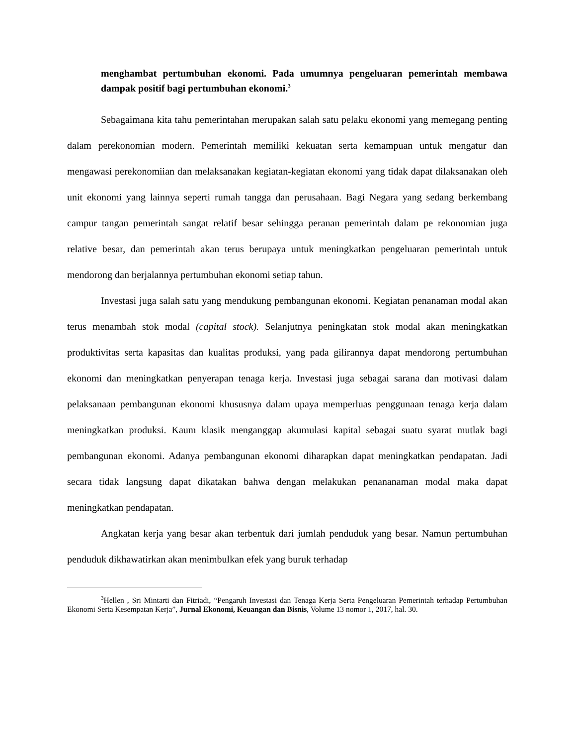menghambat pertumbuhan ekonomi. Pada umumnya pengeluaran pemerintah membawa dampak positif bagi pertumbuhan ekonomi.<sup>3</sup>
Sebagaimana kita tahu pemerintahan merupakan salah satu pelaku ekonomi yang memegang penting dalam perekonomian modern. Pemerintah memiliki kekuatan serta kemampuan untuk mengatur dan mengawasi perekonomiian dan melaksanakan kegiatan-kegiatan ekonomi yang tidak dapat dilaksanakan oleh unit ekonomi yang lainnya seperti rumah tangga dan perusahaan. Bagi Negara yang sedang berkembang campur tangan pemerintah sangat relatif besar sehingga peranan pemerintah dalam pe rekonomian juga relative besar, dan pemerintah akan terus berupaya untuk meningkatkan pengeluaran pemerintah untuk mendorong dan berjalannya pertumbuhan ekonomi setiap tahun.
Investasi juga salah satu yang mendukung pembangunan ekonomi. Kegiatan penanaman modal akan terus menambah stok modal (capital stock). Selanjutnya peningkatan stok modal akan meningkatkan produktivitas serta kapasitas dan kualitas produksi, yang pada gilirannya dapat mendorong pertumbuhan ekonomi dan meningkatkan penyerapan tenaga kerja. Investasi juga sebagai sarana dan motivasi dalam pelaksanaan pembangunan ekonomi khususnya dalam upaya memperluas penggunaan tenaga kerja dalam meningkatkan produksi. Kaum klasik menganggap akumulasi kapital sebagai suatu syarat mutlak bagi pembangunan ekonomi. Adanya pembangunan ekonomi diharapkan dapat meningkatkan pendapatan. Jadi secara tidak langsung dapat dikatakan bahwa dengan melakukan penananaman modal maka dapat meningkatkan pendapatan.
Angkatan kerja yang besar akan terbentuk dari jumlah penduduk yang besar. Namun pertumbuhan penduduk dikhawatirkan akan menimbulkan efek yang buruk terhadap
<sup>3</sup> Hellen , Sri Mintarti dan Fitriadi, “Pengaruh Investasi dan Tenaga Kerja Serta Pengeluaran Pemerintah terhadap Pertumbuhan Ekonomi Serta Kesempatan Kerja”, Jurnal Ekonomi, Keuangan dan Bisnis, Volume 13 nomor 1, 2017, hal. 30.